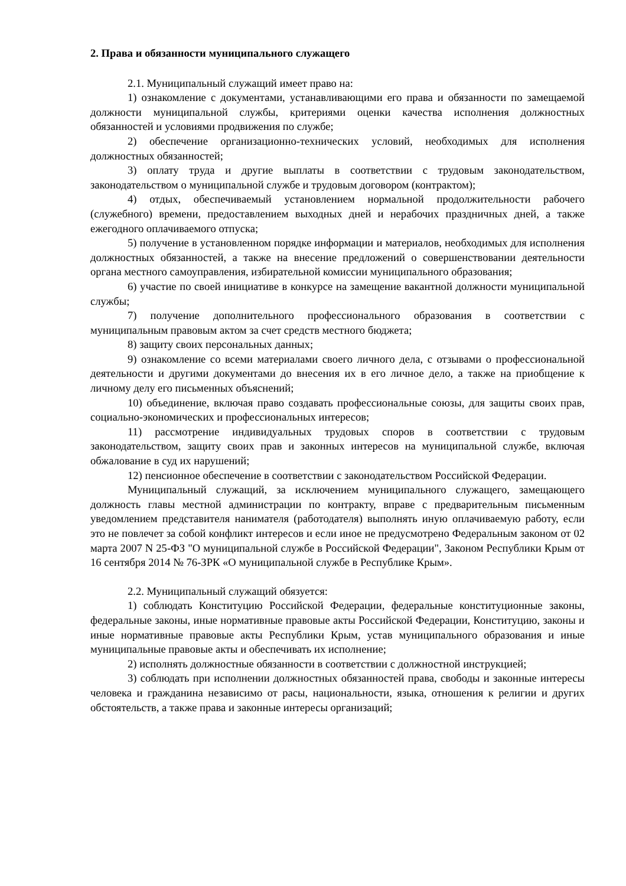2. Права и обязанности муниципального служащего
2.1. Муниципальный служащий имеет право на:
1) ознакомление с документами, устанавливающими его права и обязанности по замещаемой должности муниципальной службы, критериями оценки качества исполнения должностных обязанностей и условиями продвижения по службе;
2) обеспечение организационно-технических условий, необходимых для исполнения должностных обязанностей;
3) оплату труда и другие выплаты в соответствии с трудовым законодательством, законодательством о муниципальной службе и трудовым договором (контрактом);
4) отдых, обеспечиваемый установлением нормальной продолжительности рабочего (служебного) времени, предоставлением выходных дней и нерабочих праздничных дней, а также ежегодного оплачиваемого отпуска;
5) получение в установленном порядке информации и материалов, необходимых для исполнения должностных обязанностей, а также на внесение предложений о совершенствовании деятельности органа местного самоуправления, избирательной комиссии муниципального образования;
6) участие по своей инициативе в конкурсе на замещение вакантной должности муниципальной службы;
7) получение дополнительного профессионального образования в соответствии с муниципальным правовым актом за счет средств местного бюджета;
8) защиту своих персональных данных;
9) ознакомление со всеми материалами своего личного дела, с отзывами о профессиональной деятельности и другими документами до внесения их в его личное дело, а также на приобщение к личному делу его письменных объяснений;
10) объединение, включая право создавать профессиональные союзы, для защиты своих прав, социально-экономических и профессиональных интересов;
11) рассмотрение индивидуальных трудовых споров в соответствии с трудовым законодательством, защиту своих прав и законных интересов на муниципальной службе, включая обжалование в суд их нарушений;
12) пенсионное обеспечение в соответствии с законодательством Российской Федерации.
Муниципальный служащий, за исключением муниципального служащего, замещающего должность главы местной администрации по контракту, вправе с предварительным письменным уведомлением представителя нанимателя (работодателя) выполнять иную оплачиваемую работу, если это не повлечет за собой конфликт интересов и если иное не предусмотрено Федеральным законом от 02 марта 2007 N 25-ФЗ "О муниципальной службе в Российской Федерации", Законом Республики Крым от 16 сентября 2014 № 76-ЗРК «О муниципальной службе в Республике Крым».
2.2. Муниципальный служащий обязуется:
1) соблюдать Конституцию Российской Федерации, федеральные конституционные законы, федеральные законы, иные нормативные правовые акты Российской Федерации, Конституцию, законы и иные нормативные правовые акты Республики Крым, устав муниципального образования и иные муниципальные правовые акты и обеспечивать их исполнение;
2) исполнять должностные обязанности в соответствии с должностной инструкцией;
3) соблюдать при исполнении должностных обязанностей права, свободы и законные интересы человека и гражданина независимо от расы, национальности, языка, отношения к религии и других обстоятельств, а также права и законные интересы организаций;